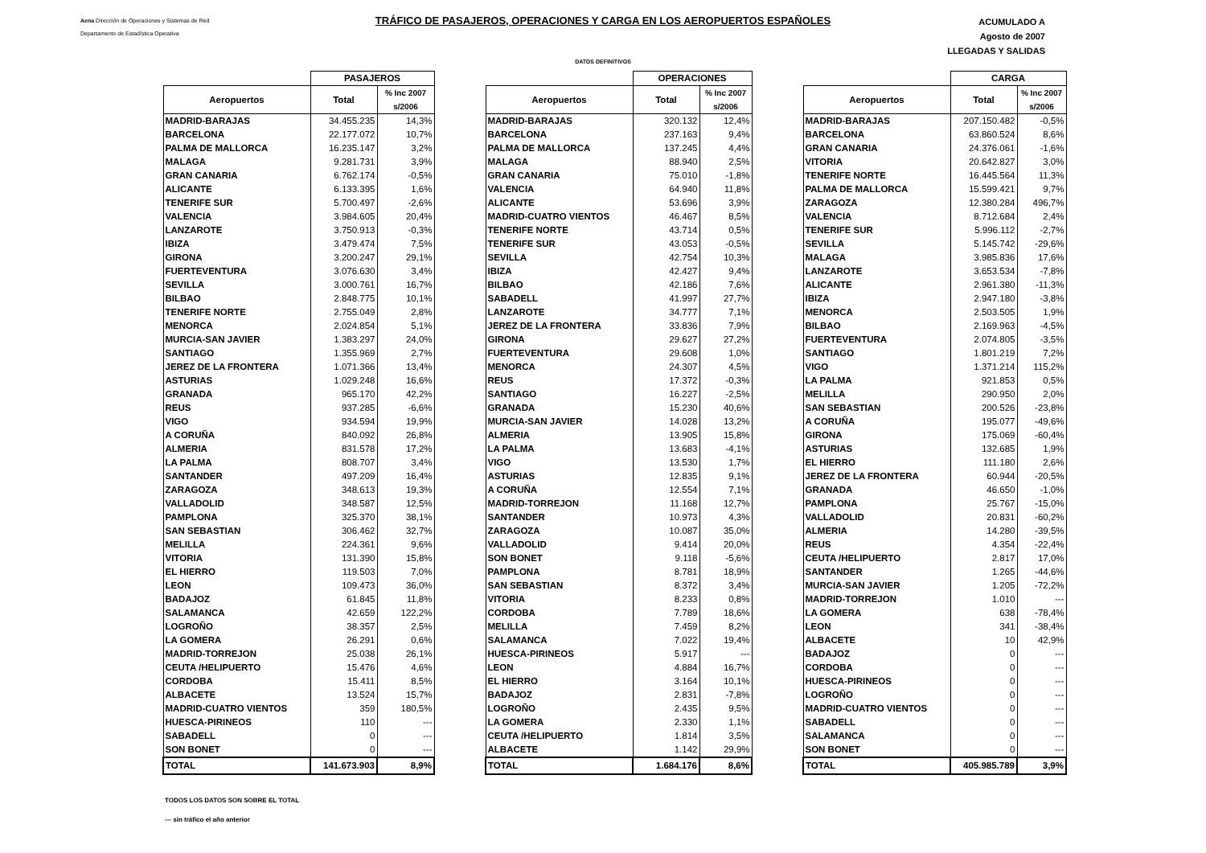Aena Dirección de Operaciones y Sistemas de Red
Departamento de Estadística Operativa
TRÁFICO DE PASAJEROS, OPERACIONES Y CARGA EN LOS AEROPUERTOS ESPAÑOLES
DATOS DEFINITIVOS
ACUMULADO A
Agosto de 2007
LLEGADAS Y SALIDAS
| | PASAJEROS | |
| --- | --- | --- |
| Aeropuertos | Total | % Inc 2007 s/2006 |
| MADRID-BARAJAS | 34.455.235 | 14,3% |
| BARCELONA | 22.177.072 | 10,7% |
| PALMA DE MALLORCA | 16.235.147 | 3,2% |
| MALAGA | 9.281.731 | 3,9% |
| GRAN CANARIA | 6.762.174 | -0,5% |
| ALICANTE | 6.133.395 | 1,6% |
| TENERIFE SUR | 5.700.497 | -2,6% |
| VALENCIA | 3.984.605 | 20,4% |
| LANZAROTE | 3.750.913 | -0,3% |
| IBIZA | 3.479.474 | 7,5% |
| GIRONA | 3.200.247 | 29,1% |
| FUERTEVENTURA | 3.076.630 | 3,4% |
| SEVILLA | 3.000.761 | 16,7% |
| BILBAO | 2.848.775 | 10,1% |
| TENERIFE NORTE | 2.755.049 | 2,8% |
| MENORCA | 2.024.854 | 5,1% |
| MURCIA-SAN JAVIER | 1.383.297 | 24,0% |
| SANTIAGO | 1.355.969 | 2,7% |
| JEREZ DE LA FRONTERA | 1.071.366 | 13,4% |
| ASTURIAS | 1.029.248 | 16,6% |
| GRANADA | 965.170 | 42,2% |
| REUS | 937.285 | -6,6% |
| VIGO | 934.594 | 19,9% |
| A CORUÑA | 840.092 | 26,8% |
| ALMERIA | 831.578 | 17,2% |
| LA PALMA | 808.707 | 3,4% |
| SANTANDER | 497.209 | 16,4% |
| ZARAGOZA | 348.613 | 19,3% |
| VALLADOLID | 348.587 | 12,5% |
| PAMPLONA | 325.370 | 38,1% |
| SAN SEBASTIAN | 306.462 | 32,7% |
| MELILLA | 224.361 | 9,6% |
| VITORIA | 131.390 | 15,8% |
| EL HIERRO | 119.503 | 7,0% |
| LEON | 109.473 | 36,0% |
| BADAJOZ | 61.845 | 11,8% |
| SALAMANCA | 42.659 | 122,2% |
| LOGROÑO | 38.357 | 2,5% |
| LA GOMERA | 26.291 | 0,6% |
| MADRID-TORREJON | 25.038 | 26,1% |
| CEUTA /HELIPUERTO | 15.476 | 4,6% |
| CORDOBA | 15.411 | 8,5% |
| ALBACETE | 13.524 | 15,7% |
| MADRID-CUATRO VIENTOS | 359 | 180,5% |
| HUESCA-PIRINEOS | 110 | --- |
| SABADELL | 0 | --- |
| SON BONET | 0 | --- |
| TOTAL | 141.673.903 | 8,9% |
| | OPERACIONES | |
| --- | --- | --- |
| Aeropuertos | Total | % Inc 2007 s/2006 |
| MADRID-BARAJAS | 320.132 | 12,4% |
| BARCELONA | 237.163 | 9,4% |
| PALMA DE MALLORCA | 137.245 | 4,4% |
| MALAGA | 88.940 | 2,5% |
| GRAN CANARIA | 75.010 | -1,8% |
| VALENCIA | 64.940 | 11,8% |
| ALICANTE | 53.696 | 3,9% |
| MADRID-CUATRO VIENTOS | 46.467 | 8,5% |
| TENERIFE NORTE | 43.714 | 0,5% |
| TENERIFE SUR | 43.053 | -0,5% |
| SEVILLA | 42.754 | 10,3% |
| IBIZA | 42.427 | 9,4% |
| BILBAO | 42.186 | 7,6% |
| SABADELL | 41.997 | 27,7% |
| LANZAROTE | 34.777 | 7,1% |
| JEREZ DE LA FRONTERA | 33.836 | 7,9% |
| GIRONA | 29.627 | 27,2% |
| FUERTEVENTURA | 29.608 | 1,0% |
| MENORCA | 24.307 | 4,5% |
| REUS | 17.372 | -0,3% |
| SANTIAGO | 16.227 | -2,5% |
| GRANADA | 15.230 | 40,6% |
| MURCIA-SAN JAVIER | 14.028 | 13,2% |
| ALMERIA | 13.905 | 15,8% |
| LA PALMA | 13.683 | -4,1% |
| VIGO | 13.530 | 1,7% |
| ASTURIAS | 12.835 | 9,1% |
| A CORUÑA | 12.554 | 7,1% |
| MADRID-TORREJON | 11.168 | 12,7% |
| SANTANDER | 10.973 | 4,3% |
| ZARAGOZA | 10.087 | 35,0% |
| VALLADOLID | 9.414 | 20,0% |
| SON BONET | 9.118 | -5,6% |
| PAMPLONA | 8.781 | 18,9% |
| SAN SEBASTIAN | 8.372 | 3,4% |
| VITORIA | 8.233 | 0,8% |
| CORDOBA | 7.789 | 18,6% |
| MELILLA | 7.459 | 8,2% |
| SALAMANCA | 7.022 | 19,4% |
| HUESCA-PIRINEOS | 5.917 | --- |
| LEON | 4.884 | 16,7% |
| EL HIERRO | 3.164 | 10,1% |
| BADAJOZ | 2.831 | -7,8% |
| LOGROÑO | 2.435 | 9,5% |
| LA GOMERA | 2.330 | 1,1% |
| CEUTA /HELIPUERTO | 1.814 | 3,5% |
| ALBACETE | 1.142 | 29,9% |
| TOTAL | 1.684.176 | 8,6% |
| | CARGA | |
| --- | --- | --- |
| Aeropuertos | Total | % Inc 2007 s/2006 |
| MADRID-BARAJAS | 207.150.482 | -0,5% |
| BARCELONA | 63.860.524 | 8,6% |
| GRAN CANARIA | 24.376.061 | -1,6% |
| VITORIA | 20.642.827 | 3,0% |
| TENERIFE NORTE | 16.445.564 | 11,3% |
| PALMA DE MALLORCA | 15.599.421 | 9,7% |
| ZARAGOZA | 12.380.284 | 496,7% |
| VALENCIA | 8.712.684 | 2,4% |
| TENERIFE SUR | 5.996.112 | -2,7% |
| SEVILLA | 5.145.742 | -29,6% |
| MALAGA | 3.985.836 | 17,6% |
| LANZAROTE | 3.653.534 | -7,8% |
| ALICANTE | 2.961.380 | -11,3% |
| IBIZA | 2.947.180 | -3,8% |
| MENORCA | 2.503.505 | 1,9% |
| BILBAO | 2.169.963 | -4,5% |
| FUERTEVENTURA | 2.074.805 | -3,5% |
| SANTIAGO | 1.801.219 | 7,2% |
| VIGO | 1.371.214 | 115,2% |
| LA PALMA | 921.853 | 0,5% |
| MELILLA | 290.950 | 2,0% |
| SAN SEBASTIAN | 200.526 | -23,8% |
| A CORUÑA | 195.077 | -49,6% |
| GIRONA | 175.069 | -60,4% |
| ASTURIAS | 132.685 | 1,9% |
| EL HIERRO | 111.180 | 2,6% |
| JEREZ DE LA FRONTERA | 60.944 | -20,5% |
| GRANADA | 46.650 | -1,0% |
| PAMPLONA | 25.767 | -15,0% |
| VALLADOLID | 20.831 | -60,2% |
| ALMERIA | 14.280 | -39,5% |
| REUS | 4.354 | -22,4% |
| CEUTA /HELIPUERTO | 2.817 | 17,0% |
| SANTANDER | 1.265 | -44,6% |
| MURCIA-SAN JAVIER | 1.205 | -72,2% |
| MADRID-TORREJON | 1.010 | --- |
| LA GOMERA | 638 | -78,4% |
| LEON | 341 | -38,4% |
| ALBACETE | 10 | 42,9% |
| BADAJOZ | 0 | --- |
| CORDOBA | 0 | --- |
| HUESCA-PIRINEOS | 0 | --- |
| LOGROÑO | 0 | --- |
| MADRID-CUATRO VIENTOS | 0 | --- |
| SABADELL | 0 | --- |
| SALAMANCA | 0 | --- |
| SON BONET | 0 | --- |
| TOTAL | 405.985.789 | 3,9% |
TODOS LOS DATOS SON SOBRE EL TOTAL
--- sin tráfico el año anterior